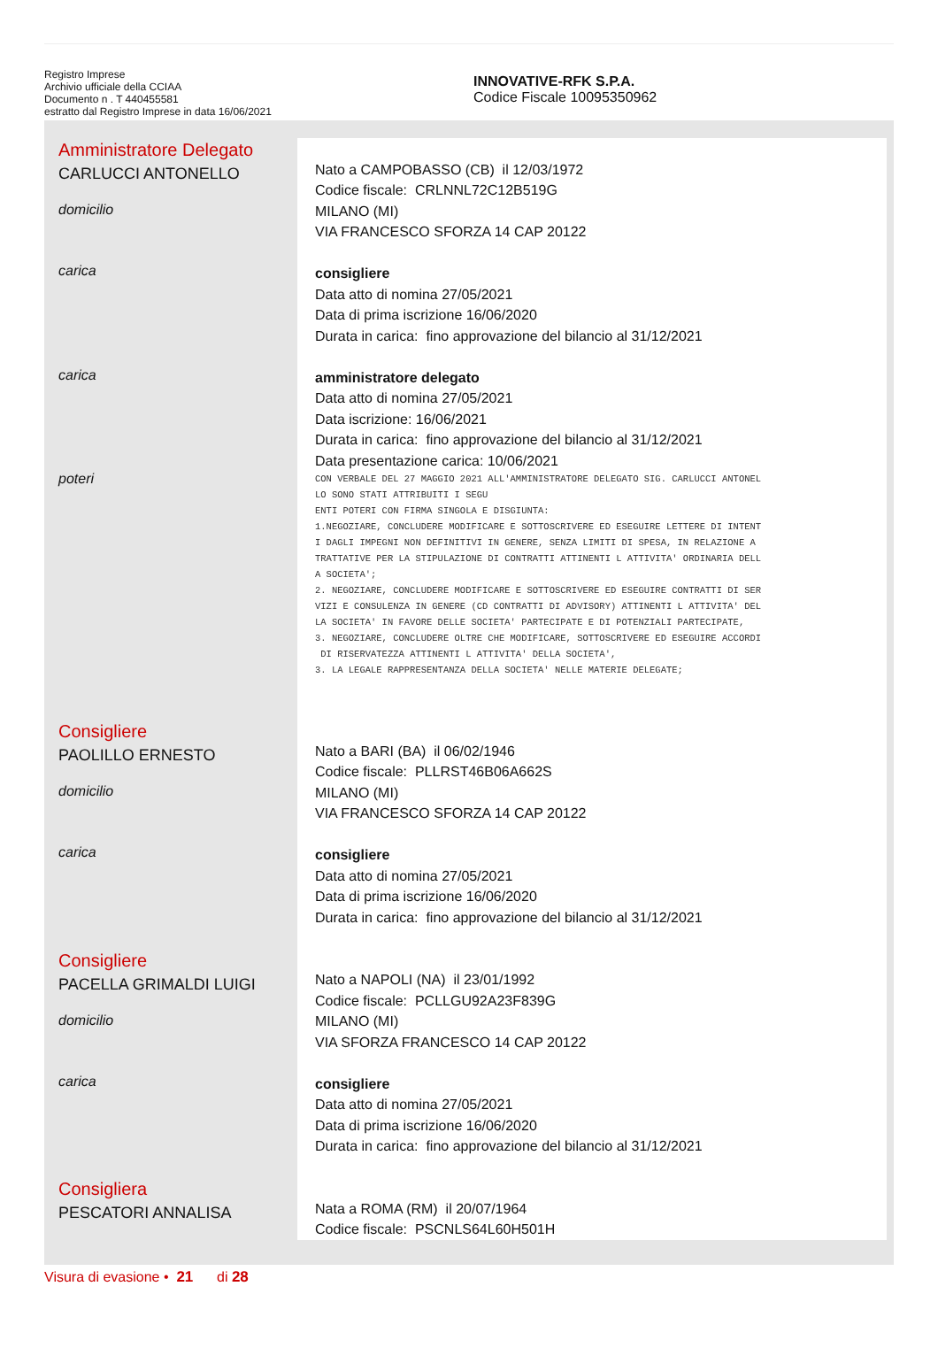Registro Imprese
Archivio ufficiale della CCIAA
Documento n . T 440455581
estratto dal Registro Imprese in data 16/06/2021
INNOVATIVE-RFK S.P.A.
Codice Fiscale 10095350962
Amministratore Delegato
CARLUCCI ANTONELLO
domicilio
Nato a CAMPOBASSO (CB) il 12/03/1972
Codice fiscale: CRLNNL72C12B519G
MILANO (MI)
VIA FRANCESCO SFORZA 14 CAP 20122
carica
consigliere
Data atto di nomina 27/05/2021
Data di prima iscrizione 16/06/2020
Durata in carica: fino approvazione del bilancio al 31/12/2021
carica
amministratore delegato
Data atto di nomina 27/05/2021
Data iscrizione: 16/06/2021
Durata in carica: fino approvazione del bilancio al 31/12/2021
Data presentazione carica: 10/06/2021
poteri
CON VERBALE DEL 27 MAGGIO 2021 ALL'AMMINISTRATORE DELEGATO SIG. CARLUCCI ANTONEL
LO SONO STATI ATTRIBUITI I SEGU
ENTI POTERI CON FIRMA SINGOLA E DISGIUNTA:
1.NEGOZIARE, CONCLUDERE MODIFICARE E SOTTOSCRIVERE ED ESEGUIRE LETTERE DI INTENT
I DAGLI IMPEGNI NON DEFINITIVI IN GENERE, SENZA LIMITI DI SPESA, IN RELAZIONE A
TRATTATIVE PER LA STIPULAZIONE DI CONTRATTI ATTINENTI L ATTIVITA' ORDINARIA DELL
A SOCIETA';
2. NEGOZIARE, CONCLUDERE MODIFICARE E SOTTOSCRIVERE ED ESEGUIRE CONTRATTI DI SER
VIZI E CONSULENZA IN GENERE (CD CONTRATTI DI ADVISORY) ATTINENTI L ATTIVITA' DEL
LA SOCIETA' IN FAVORE DELLE SOCIETA' PARTECIPATE E DI POTENZIALI PARTECIPATE,
3. NEGOZIARE, CONCLUDERE OLTRE CHE MODIFICARE, SOTTOSCRIVERE ED ESEGUIRE ACCORDI
 DI RISERVATEZZA ATTINENTI L ATTIVITA' DELLA SOCIETA',
3. LA LEGALE RAPPRESENTANZA DELLA SOCIETA' NELLE MATERIE DELEGATE;
Consigliere
PAOLILLO ERNESTO
domicilio
Nato a BARI (BA) il 06/02/1946
Codice fiscale: PLLRST46B06A662S
MILANO (MI)
VIA FRANCESCO SFORZA 14 CAP 20122
carica
consigliere
Data atto di nomina 27/05/2021
Data di prima iscrizione 16/06/2020
Durata in carica: fino approvazione del bilancio al 31/12/2021
Consigliere
PACELLA GRIMALDI LUIGI
domicilio
Nato a NAPOLI (NA) il 23/01/1992
Codice fiscale: PCLLGU92A23F839G
MILANO (MI)
VIA SFORZA FRANCESCO 14 CAP 20122
carica
consigliere
Data atto di nomina 27/05/2021
Data di prima iscrizione 16/06/2020
Durata in carica: fino approvazione del bilancio al 31/12/2021
Consigliera
PESCATORI ANNALISA
Nata a ROMA (RM) il 20/07/1964
Codice fiscale: PSCNLS64L60H501H
Visura di evasione • 21 di 28